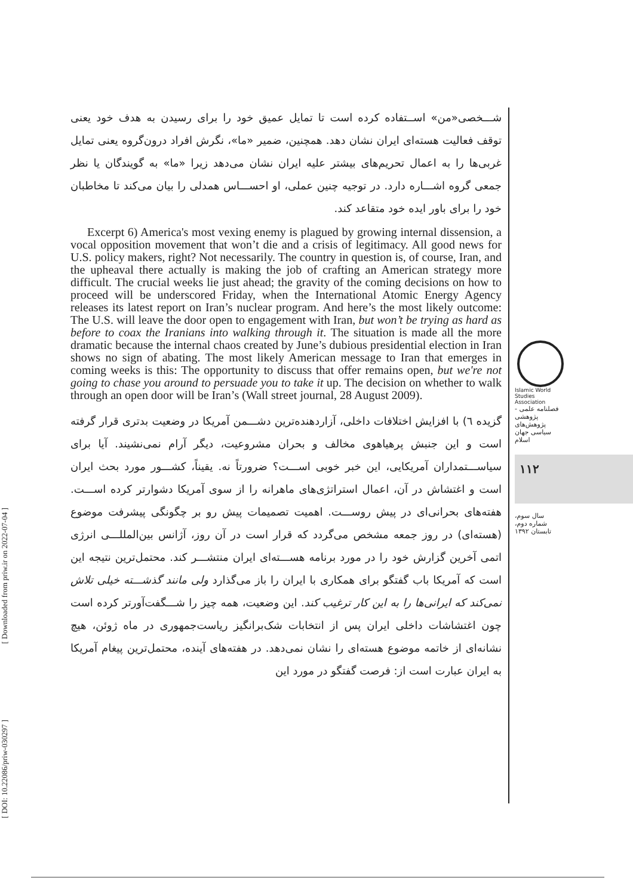[ Downloaded from priw.ir on 2022-07-04 ]
[ DOI: 10.22086/priw-030297 ]
شـــخصی«من» اســتفاده کرده است تا تمایل عمیق خود را برای رسیدن به هدف خود یعنی توقف فعالیت هسته‌ای ایران نشان دهد. همچنین، ضمیر «ما»، نگرش افراد درون‌گروه یعنی تمایل غربی‌ها را به اعمال تحریم‌های بیشتر علیه ایران نشان می‌دهد زیرا «ما» به گویندگان یا نظر جمعی گروه اشـــاره دارد. در توجیه چنین عملی، او احســـاس همدلی را بیان می‌کند تا مخاطبان خود را برای باور ایده خود متقاعد کند.
Excerpt 6) America's most vexing enemy is plagued by growing internal dissension, a vocal opposition movement that won’t die and a crisis of legitimacy. All good news for U.S. policy makers, right? Not necessarily. The country in question is, of course, Iran, and the upheaval there actually is making the job of crafting an American strategy more difficult. The crucial weeks lie just ahead; the gravity of the coming decisions on how to proceed will be underscored Friday, when the International Atomic Energy Agency releases its latest report on Iran’s nuclear program. And here’s the most likely outcome: The U.S. will leave the door open to engagement with Iran, but won’t be trying as hard as before to coax the Iranians into walking through it. The situation is made all the more dramatic because the internal chaos created by June’s dubious presidential election in Iran shows no sign of abating. The most likely American message to Iran that emerges in coming weeks is this: The opportunity to discuss that offer remains open, but we're not going to chase you around to persuade you to take it up. The decision on whether to walk through an open door will be Iran’s (Wall street journal, 28 August 2009).
گزیده ٦) با افزایش اختلافات داخلی، آزاردهنده‌ترین دشـــمن آمریکا در وضعیت بدتری قرار گرفته است و این جنبش پرهیاهوی مخالف و بحران مشروعیت، دیگر آرام نمی‌نشیند. آیا برای سیاســـتمداران آمریکایی، این خبر خوبی اســـت؟ ضرورتاً نه. یقیناً، کشـــور مورد بحث ایران است و اغتشاش در آن، اعمال استراتژی‌های ماهرانه را از سوی آمریکا دشوارتر کرده اســـت. هفته‌های بحرانی‌ای در پیش روســـت. اهمیت تصمیمات پیش رو بر چگونگی پیشرفت موضوع (هسته‌ای) در روز جمعه مشخص می‌گردد که قرار است در آن روز، آژانس بین‌المللـــی انرژی اتمی آخرین گزارش خود را در مورد برنامه هســـته‌ای ایران منتشـــر کند. محتمل‌ترین نتیجه این است که آمریکا باب گفتگو برای همکاری با ایران را باز می‌گذارد ولی مانند گذشـــته خیلی تلاش نمی‌کند که ایرانی‌ها را به این کار ترغیب کند. این وضعیت، همه چیز را شـــگفت‌آورتر کرده است چون اغتشاشات داخلی ایران پس از انتخابات شک‌برانگیز ریاست‌جمهوری در ماه ژوئن، هیچ نشانه‌ای از خاتمه موضوع هسته‌ای را نشان نمی‌دهد. در هفته‌های آینده، محتمل‌ترین پیغام آمریکا به ایران عبارت است از: فرصت گفتگو در مورد این
Islamic World Studies Association
فصلنامه علمی - پژوهشی
پژوهش‌های سیاسی جهان اسلام
۱۱۲
سال سوم،
شماره دوم،
تابستان ۱۳۹۲